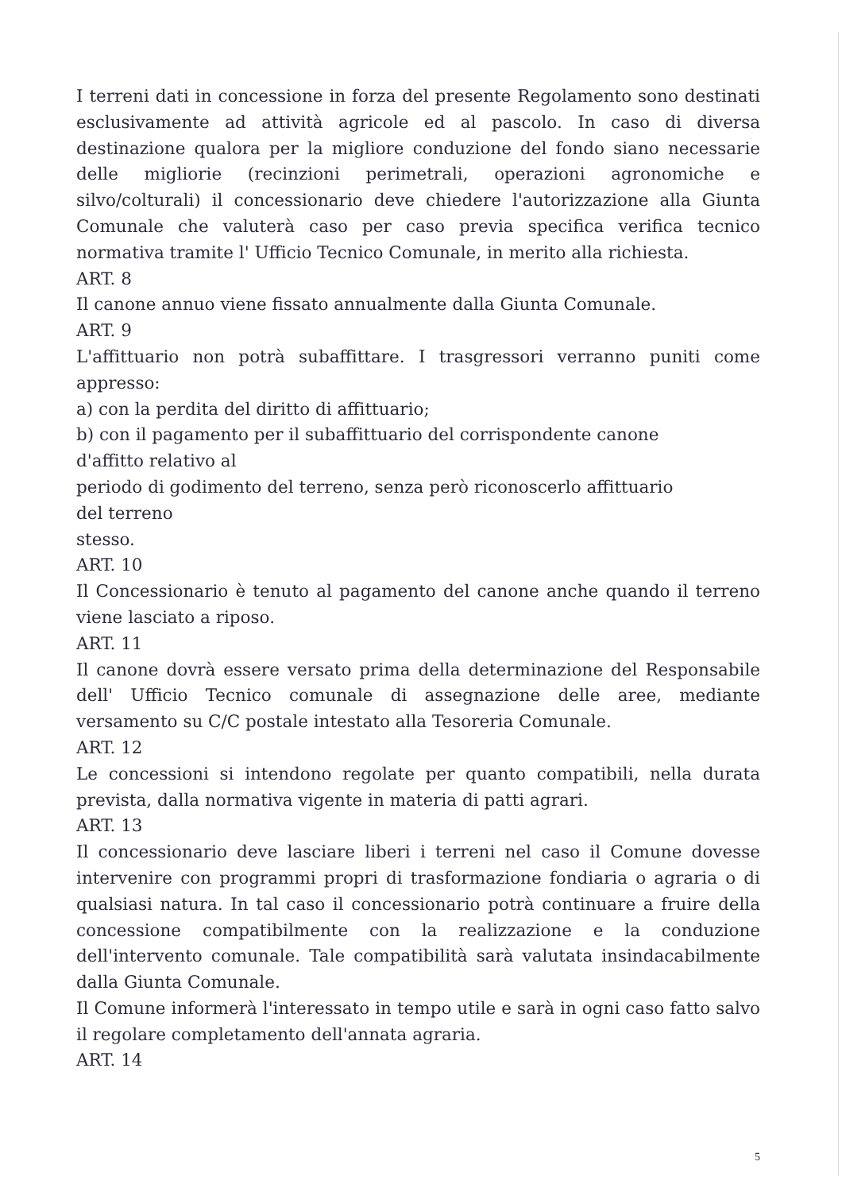I terreni dati in concessione in forza del presente Regolamento sono destinati esclusivamente ad attività agricole ed al pascolo. In caso di diversa destinazione qualora per la migliore conduzione del fondo siano necessarie delle migliorie (recinzioni perimetrali, operazioni agronomiche e silvo/colturali) il concessionario deve chiedere l'autorizzazione alla Giunta Comunale che valuterà caso per caso previa specifica verifica tecnico normativa tramite l' Ufficio Tecnico Comunale, in merito alla richiesta.
ART. 8
Il canone annuo viene fissato annualmente dalla Giunta Comunale.
ART. 9
L'affittuario non potrà subaffittare. I trasgressori verranno puniti come appresso:
a) con la perdita del diritto di affittuario;
b) con il pagamento per il subaffittuario del corrispondente canone
d'affitto relativo al
periodo di godimento del terreno, senza però riconoscerlo affittuario
del terreno
stesso.
ART. 10
Il Concessionario è tenuto al pagamento del canone anche quando il terreno viene lasciato a riposo.
ART. 11
Il canone dovrà essere versato prima della determinazione del Responsabile dell' Ufficio Tecnico comunale di assegnazione delle aree, mediante versamento su C/C postale intestato alla Tesoreria Comunale.
ART. 12
Le concessioni si intendono regolate per quanto compatibili, nella durata prevista, dalla normativa vigente in materia di patti agrari.
ART. 13
Il concessionario deve lasciare liberi i terreni nel caso il Comune dovesse intervenire con programmi propri di trasformazione fondiaria o agraria o di qualsiasi natura. In tal caso il concessionario potrà continuare a fruire della concessione compatibilmente con la realizzazione e la conduzione dell'intervento comunale. Tale compatibilità sarà valutata insindacabilmente dalla Giunta Comunale.
Il Comune informerà l'interessato in tempo utile e sarà in ogni caso fatto salvo il regolare completamento dell'annata agraria.
ART. 14
5